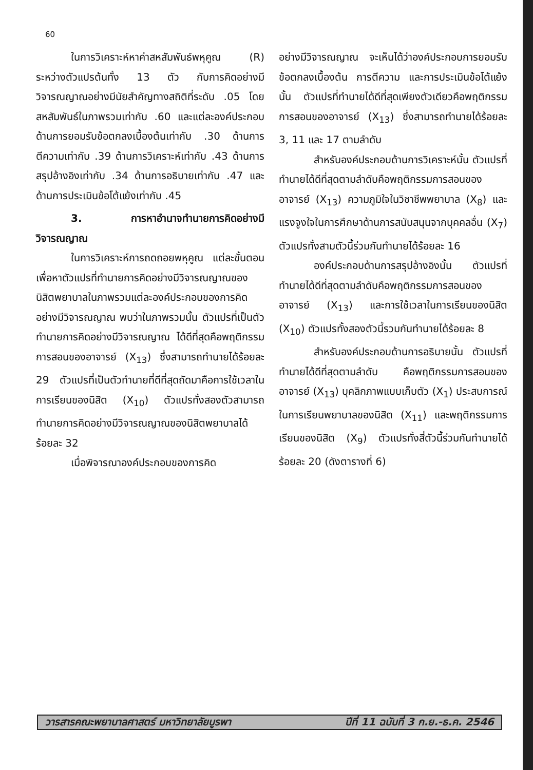60
ในการวิเคราะห์หาค่าสหสัมพันธ์พหุคูณ (R) ระหว่างตัวแปรต้นทั้ง 13 ตัว กับการคิดอย่างมีวิจารณญาณอย่างมีนัยสำคัญทางสถิติที่ระดับ .05 โดยสหสัมพันธ์ในภาพรวมเท่ากับ .60 และแต่ละองค์ประกอบ ด้านการยอมรับข้อตกลงเบื้องต้นเท่ากับ .30 ด้านการตีความเท่ากับ .39 ด้านการวิเคราะห์เท่ากับ .43 ด้านการสรุปอ้างอิงเท่ากับ .34 ด้านการอธิบายเท่ากับ .47 และด้านการประเมินข้อโต้แย้งเท่ากับ .45
3. การหาอำนาจทำนายการคิดอย่างมีวิจารณญาณ
ในการวิเคราะห์การถดถอยพหุคูณ แต่ละขั้นตอนเพื่อหาตัวแปรที่ทำนายการคิดอย่างมีวิจารณญาณของนิสิตพยาบาลในภาพรวมแต่ละองค์ประกอบของการคิดอย่างมีวิจารณญาณ พบว่าในภาพรวมนั้น ตัวแปรที่เป็นตัวทำนายการคิดอย่างมีวิจารณญาณ ได้ดีที่สุดคือพฤติกรรมการสอนของอาจารย์ (X<sub>13</sub>) ซึ่งสามารถทำนายได้ร้อยละ 29 ตัวแปรที่เป็นตัวทำนายที่ดีที่สุดถัดมาคือการใช้เวลาในการเรียนของนิสิต (X<sub>10</sub>) ตัวแปรทั้งสองตัวสามารถทำนายการคิดอย่างมีวิจารณญาณของนิสิตพยาบาลได้ร้อยละ 32
เมื่อพิจารณาองค์ประกอบของการคิด
อย่างมีวิจารณญาณ จะเห็นได้ว่าองค์ประกอบการยอมรับข้อตกลงเบื้องต้น การตีความ และการประเมินข้อโต้แย้งนั้น ตัวแปรที่ทำนายได้ดีที่สุดเพียงตัวเดียวคือพฤติกรรมการสอนของอาจารย์ (X<sub>13</sub>) ซึ่งสามารถทำนายได้ร้อยละ 3, 11 และ 17 ตามลำดับ
สำหรับองค์ประกอบด้านการวิเคราะห์นั้น ตัวแปรที่ทำนายได้ดีที่สุดตามลำดับคือพฤติกรรมการสอนของอาจารย์ (X<sub>13</sub>) ความภูมิใจในวิชาชีพพยาบาล (X<sub>8</sub>) และแรงจูงใจในการศึกษาด้านการสนับสนุนจากบุคคลอื่น (X<sub>7</sub>) ตัวแปรทั้งสามตัวนี้ร่วมกันทำนายได้ร้อยละ 16
องค์ประกอบด้านการสรุปอ้างอิงนั้น ตัวแปรที่ทำนายได้ดีที่สุดตามลำดับคือพฤติกรรมการสอนของอาจารย์ (X<sub>13</sub>) และการใช้เวลาในการเรียนของนิสิต (X<sub>10</sub>) ตัวแปรทั้งสองตัวนี้รวมกันทำนายได้ร้อยละ 8
สำหรับองค์ประกอบด้านการอธิบายนั้น ตัวแปรที่ทำนายได้ดีที่สุดตามลำดับ คือพฤติกรรมการสอนของอาจารย์ (X<sub>13</sub>) บุคลิกภาพแบบเก็บตัว (X<sub>1</sub>) ประสบการณ์ในการเรียนพยาบาลของนิสิต (X<sub>11</sub>) และพฤติกรรมการเรียนของนิสิต (X<sub>9</sub>) ตัวแปรทั้งสี่ตัวนี้ร่วมกันทำนายได้ร้อยละ 20 (ดังตารางที่ 6)
วารสารคณะพยาบาลศาสตร์ มหาวิทยาลัยบูรพา ปีที่ 11 ฉบับที่ 3 ก.ย.-ธ.ค. 2546